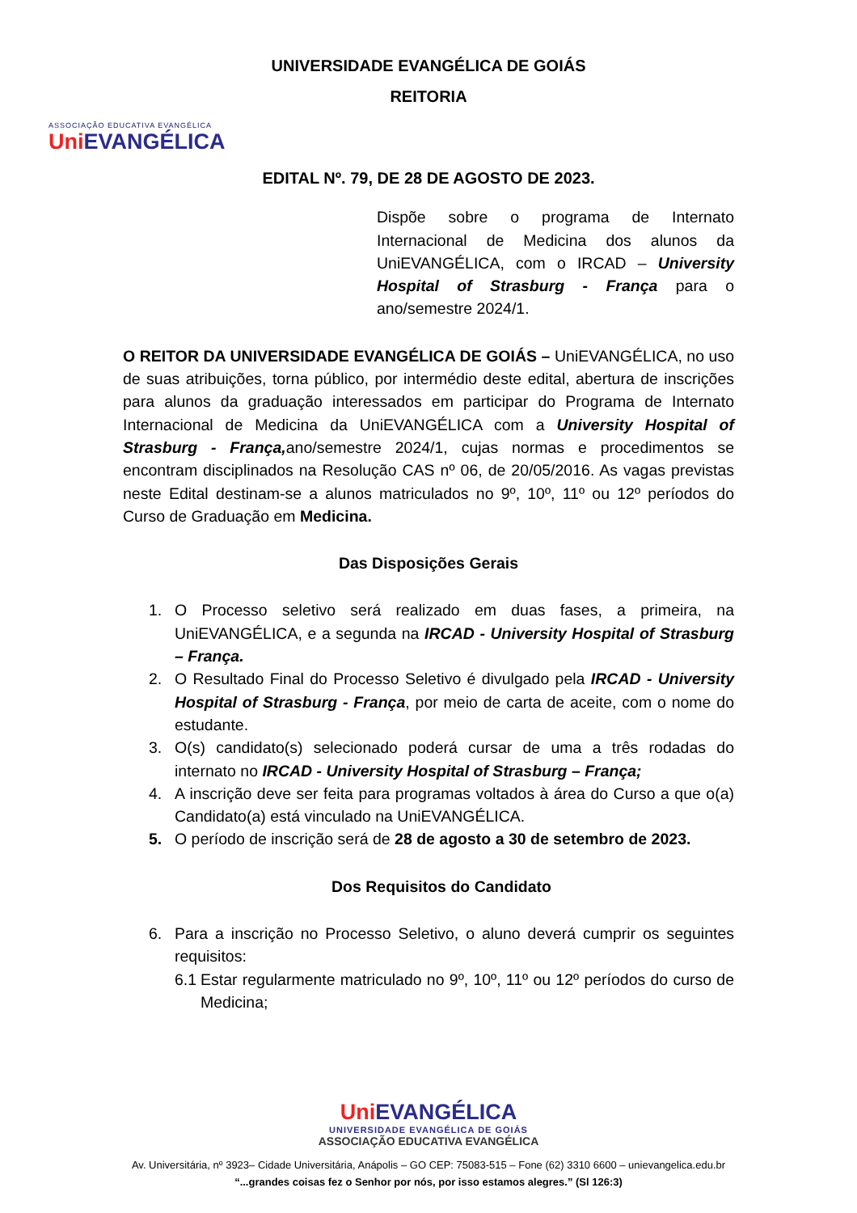ASSOCIAÇÃO EDUCATIVA EVANGÉLICA
Uni EVANGÉLICA
UNIVERSIDADE EVANGÉLICA DE GOIÁS
REITORIA
EDITAL Nº. 79, DE 28 DE AGOSTO DE 2023.
Dispõe sobre o programa de Internato Internacional de Medicina dos alunos da UniEVANGÉLICA, com o IRCAD – University Hospital of Strasburg - França para o ano/semestre 2024/1.
O REITOR DA UNIVERSIDADE EVANGÉLICA DE GOIÁS – UniEVANGÉLICA, no uso de suas atribuições, torna público, por intermédio deste edital, abertura de inscrições para alunos da graduação interessados em participar do Programa de Internato Internacional de Medicina da UniEVANGÉLICA com a University Hospital of Strasburg - França, ano/semestre 2024/1, cujas normas e procedimentos se encontram disciplinados na Resolução CAS nº 06, de 20/05/2016. As vagas previstas neste Edital destinam-se a alunos matriculados no 9º, 10º, 11º ou 12º períodos do Curso de Graduação em Medicina.
Das Disposições Gerais
1. O Processo seletivo será realizado em duas fases, a primeira, na UniEVANGÉLICA, e a segunda na IRCAD - University Hospital of Strasburg – França.
2. O Resultado Final do Processo Seletivo é divulgado pela IRCAD - University Hospital of Strasburg - França, por meio de carta de aceite, com o nome do estudante.
3. O(s) candidato(s) selecionado poderá cursar de uma a três rodadas do internato no IRCAD - University Hospital of Strasburg – França;
4. A inscrição deve ser feita para programas voltados à área do Curso a que o(a) Candidato(a) está vinculado na UniEVANGÉLICA.
5. O período de inscrição será de 28 de agosto a 30 de setembro de 2023.
Dos Requisitos do Candidato
6. Para a inscrição no Processo Seletivo, o aluno deverá cumprir os seguintes requisitos:
6.1 Estar regularmente matriculado no 9º, 10º, 11º ou 12º períodos do curso de Medicina;
Uni EVANGÉLICA
UNIVERSIDADE EVANGÉLICA DE GOIÁS
ASSOCIAÇÃO EDUCATIVA EVANGÉLICA
Av. Universitária, nº 3923– Cidade Universitária, Anápolis – GO CEP: 75083-515 – Fone (62) 3310 6600 – unievangelica.edu.br
“...grandes coisas fez o Senhor por nós, por isso estamos alegres.” (Sl 126:3)